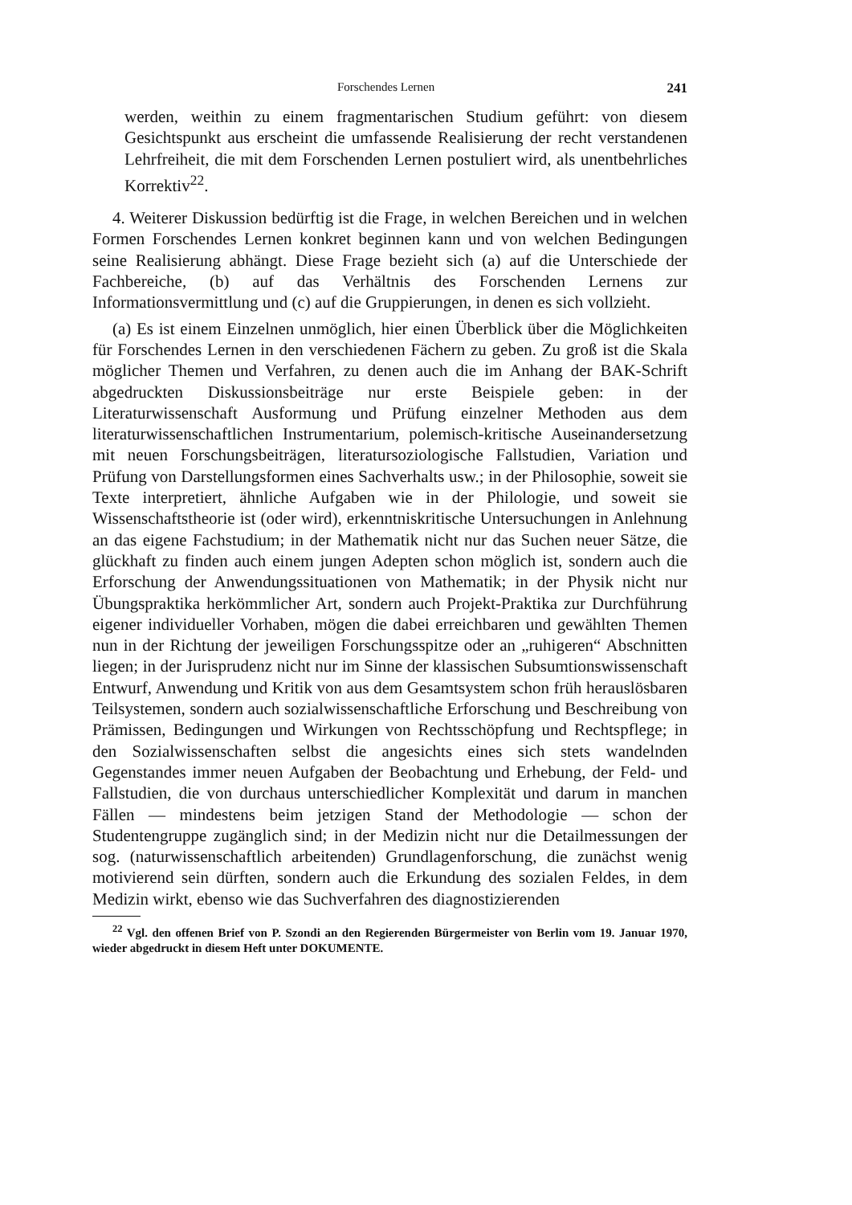Forschendes Lernen 241
werden, weithin zu einem fragmentarischen Studium geführt: von diesem Gesichtspunkt aus erscheint die umfassende Realisierung der recht verstandenen Lehrfreiheit, die mit dem Forschenden Lernen postuliert wird, als unentbehrliches Korrektiv<sup>22</sup>.
4. Weiterer Diskussion bedürftig ist die Frage, in welchen Bereichen und in welchen Formen Forschendes Lernen konkret beginnen kann und von welchen Bedingungen seine Realisierung abhängt. Diese Frage bezieht sich (a) auf die Unterschiede der Fachbereiche, (b) auf das Verhältnis des Forschenden Lernens zur Informationsvermittlung und (c) auf die Gruppierungen, in denen es sich vollzieht.
(a) Es ist einem Einzelnen unmöglich, hier einen Überblick über die Möglichkeiten für Forschendes Lernen in den verschiedenen Fächern zu geben. Zu groß ist die Skala möglicher Themen und Verfahren, zu denen auch die im Anhang der BAK-Schrift abgedruckten Diskussionsbeiträge nur erste Beispiele geben: in der Literaturwissenschaft Ausformung und Prüfung einzelner Methoden aus dem literaturwissenschaftlichen Instrumentarium, polemisch-kritische Auseinandersetzung mit neuen Forschungsbeiträgen, literatursoziologische Fallstudien, Variation und Prüfung von Darstellungsformen eines Sachverhalts usw.; in der Philosophie, soweit sie Texte interpretiert, ähnliche Aufgaben wie in der Philologie, und soweit sie Wissenschaftstheorie ist (oder wird), erkenntniskritische Untersuchungen in Anlehnung an das eigene Fachstudium; in der Mathematik nicht nur das Suchen neuer Sätze, die glückhaft zu finden auch einem jungen Adepten schon möglich ist, sondern auch die Erforschung der Anwendungssituationen von Mathematik; in der Physik nicht nur Übungspraktika herkömmlicher Art, sondern auch Projekt-Praktika zur Durchführung eigener individueller Vorhaben, mögen die dabei erreichbaren und gewählten Themen nun in der Richtung der jeweiligen Forschungsspitze oder an „ruhigeren“ Abschnitten liegen; in der Jurisprudenz nicht nur im Sinne der klassischen Subsumtionswissenschaft Entwurf, Anwendung und Kritik von aus dem Gesamtsystem schon früh herauslösbaren Teilsystemen, sondern auch sozialwissenschaftliche Erforschung und Beschreibung von Prämissen, Bedingungen und Wirkungen von Rechtsschöpfung und Rechtspflege; in den Sozialwissenschaften selbst die angesichts eines sich stets wandelnden Gegenstandes immer neuen Aufgaben der Beobachtung und Erhebung, der Feld- und Fallstudien, die von durchaus unterschiedlicher Komplexität und darum in manchen Fällen — mindestens beim jetzigen Stand der Methodologie — schon der Studentengruppe zugänglich sind; in der Medizin nicht nur die Detailmessungen der sog. (naturwissenschaftlich arbeitenden) Grundlagenforschung, die zunächst wenig motivierend sein dürften, sondern auch die Erkundung des sozialen Feldes, in dem Medizin wirkt, ebenso wie das Suchverfahren des diagnostizierenden
<sup>22</sup> Vgl. den offenen Brief von P. Szondi an den Regierenden Bürgermeister von Berlin vom 19. Januar 1970, wieder abgedruckt in diesem Heft unter DOKUMENTE.